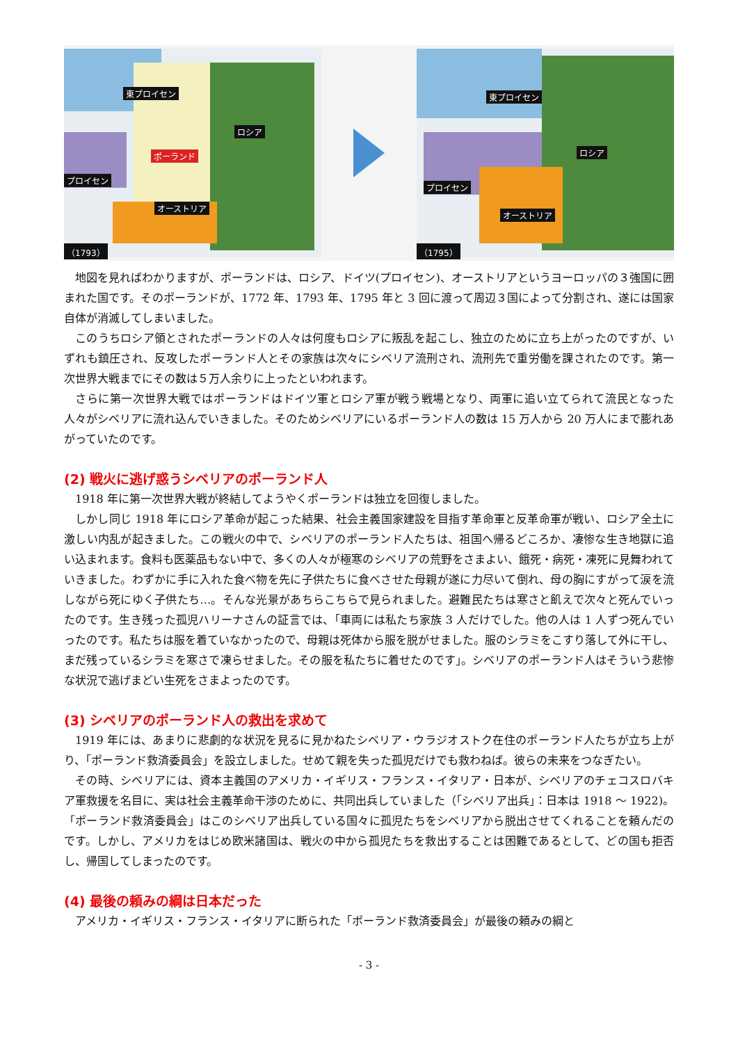東プロイセン
ロシア
ポーランド
プロイセン
オーストリア
（1793）
東プロイセン
ロシア
プロイセン
オーストリア
（1795）
地図を見ればわかりますが、ポーランドは、ロシア、ドイツ(プロイセン)、オーストリアというヨーロッパの３強国に囲まれた国です。そのポーランドが、1772 年、1793 年、1795 年と 3 回に渡って周辺３国によって分割され、遂には国家自体が消滅してしまいました。
このうちロシア領とされたポーランドの人々は何度もロシアに叛乱を起こし、独立のために立ち上がったのですが、いずれも鎮圧され、反攻したポーランド人とその家族は次々にシベリア流刑され、流刑先で重労働を課されたのです。第一次世界大戦までにその数は５万人余りに上ったといわれます。
さらに第一次世界大戦ではポーランドはドイツ軍とロシア軍が戦う戦場となり、両軍に追い立てられて流民となった人々がシベリアに流れ込んでいきました。そのためシベリアにいるポーランド人の数は 15 万人から 20 万人にまで膨れあがっていたのです。
(2) 戦火に逃げ惑うシベリアのポーランド人
1918 年に第一次世界大戦が終結してようやくポーランドは独立を回復しました。
しかし同じ 1918 年にロシア革命が起こった結果、社会主義国家建設を目指す革命軍と反革命軍が戦い、ロシア全土に激しい内乱が起きました。この戦火の中で、シベリアのポーランド人たちは、祖国へ帰るどころか、凄惨な生き地獄に追い込まれます。食料も医薬品もない中で、多くの人々が極寒のシベリアの荒野をさまよい、餓死・病死・凍死に見舞われていきました。わずかに手に入れた食べ物を先に子供たちに食べさせた母親が遂に力尽いて倒れ、母の胸にすがって涙を流しながら死にゆく子供たち…。そんな光景があちらこちらで見られました。避難民たちは寒さと飢えで次々と死んでいったのです。生き残った孤児ハリーナさんの証言では、「車両には私たち家族 3 人だけでした。他の人は 1 人ずつ死んでいったのです。私たちは服を着ていなかったので、母親は死体から服を脱がせました。服のシラミをこすり落して外に干し、まだ残っているシラミを寒さで凍らせました。その服を私たちに着せたのです」。シベリアのポーランド人はそういう悲惨な状況で逃げまどい生死をさまよったのです。
(3) シベリアのポーランド人の救出を求めて
1919 年には、あまりに悲劇的な状況を見るに見かねたシベリア・ウラジオストク在住のポーランド人たちが立ち上がり、「ポーランド救済委員会」を設立しました。せめて親を失った孤児だけでも救わねば。彼らの未来をつなぎたい。
その時、シベリアには、資本主義国のアメリカ・イギリス・フランス・イタリア・日本が、シベリアのチェコスロバキア軍救援を名目に、実は社会主義革命干渉のために、共同出兵していました（「シベリア出兵」：日本は 1918 ～ 1922)。「ポーランド救済委員会」はこのシベリア出兵している国々に孤児たちをシベリアから脱出させてくれることを頼んだのです。しかし、アメリカをはじめ欧米諸国は、戦火の中から孤児たちを救出することは困難であるとして、どの国も拒否し、帰国してしまったのです。
(4) 最後の頼みの綱は日本だった
アメリカ・イギリス・フランス・イタリアに断られた「ポーランド救済委員会」が最後の頼みの綱と
- 3 -